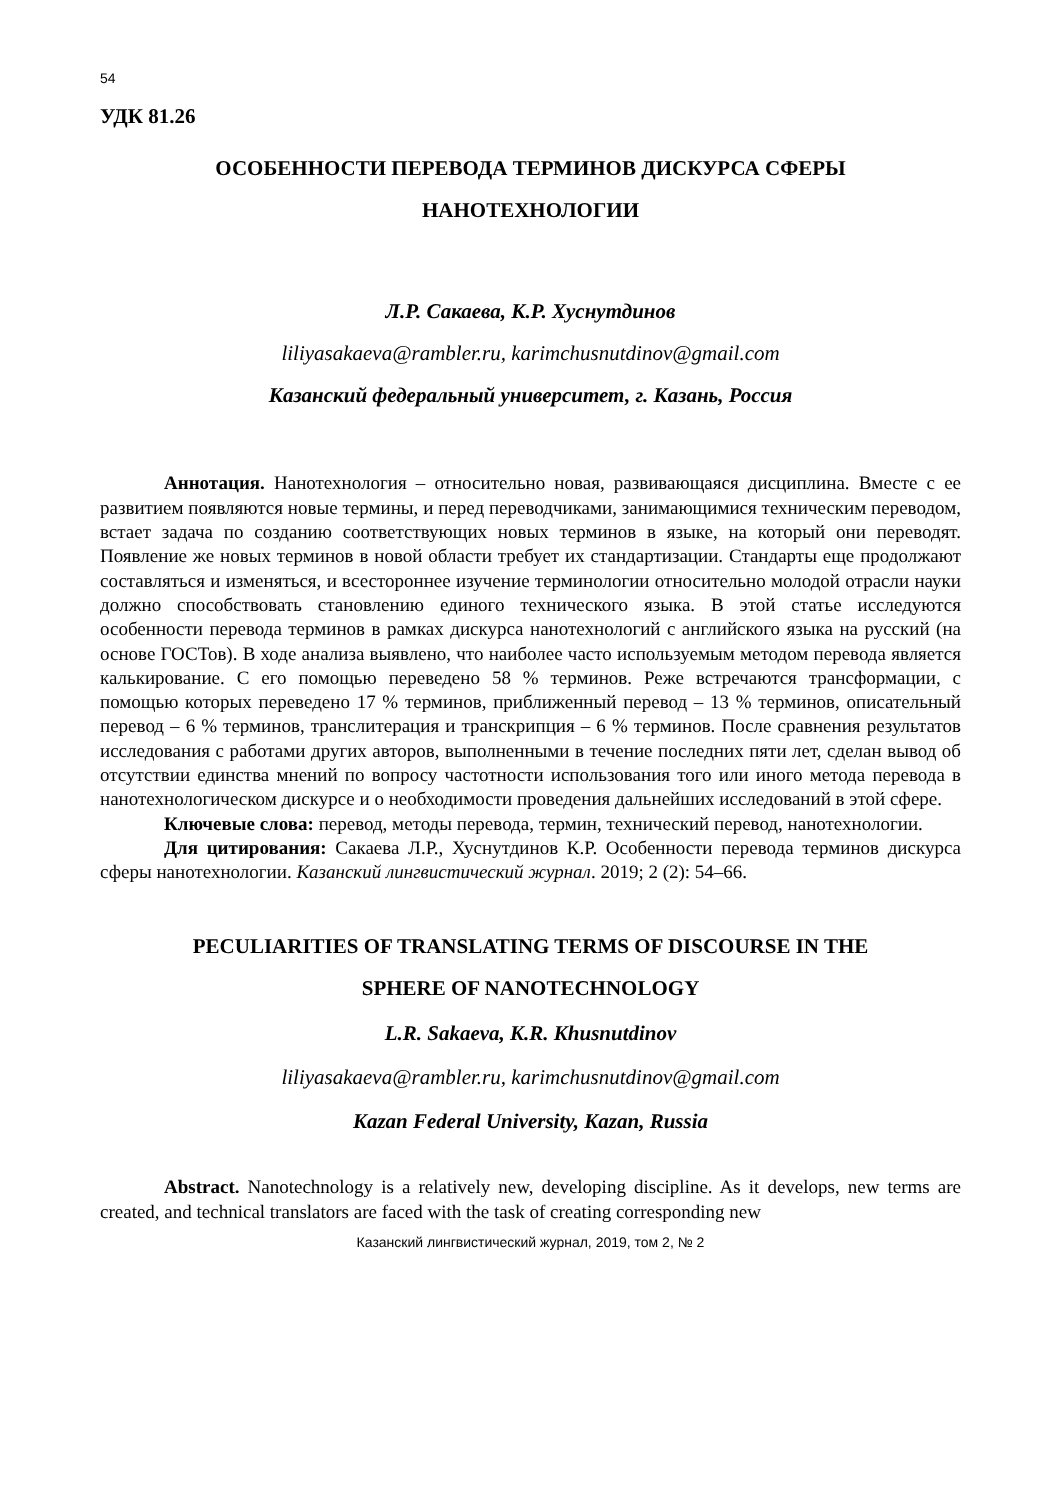54
УДК 81.26
ОСОБЕННОСТИ ПЕРЕВОДА ТЕРМИНОВ ДИСКУРСА СФЕРЫ
НАНОТЕХНОЛОГИИ
Л.Р. Сакаева, К.Р. Хуснутдинов
liliyasakaeva@rambler.ru, karimchusnutdinov@gmail.com
Казанский федеральный университет, г. Казань, Россия
Аннотация. Нанотехнология – относительно новая, развивающаяся дисциплина. Вместе с ее развитием появляются новые термины, и перед переводчиками, занимающимися техническим переводом, встает задача по созданию соответствующих новых терминов в языке, на который они переводят. Появление же новых терминов в новой области требует их стандартизации. Стандарты еще продолжают составляться и изменяться, и всестороннее изучение терминологии относительно молодой отрасли науки должно способствовать становлению единого технического языка. В этой статье исследуются особенности перевода терминов в рамках дискурса нанотехнологий с английского языка на русский (на основе ГОСТов). В ходе анализа выявлено, что наиболее часто используемым методом перевода является калькирование. С его помощью переведено 58 % терминов. Реже встречаются трансформации, с помощью которых переведено 17 % терминов, приближенный перевод – 13 % терминов, описательный перевод – 6 % терминов, транслитерация и транскрипция – 6 % терминов. После сравнения результатов исследования с работами других авторов, выполненными в течение последних пяти лет, сделан вывод об отсутствии единства мнений по вопросу частотности использования того или иного метода перевода в нанотехнологическом дискурсе и о необходимости проведения дальнейших исследований в этой сфере.
Ключевые слова: перевод, методы перевода, термин, технический перевод, нанотехнологии.
Для цитирования: Сакаева Л.Р., Хуснутдинов К.Р. Особенности перевода терминов дискурса сферы нанотехнологии. Казанский лингвистический журнал. 2019; 2 (2): 54–66.
PECULIARITIES OF TRANSLATING TERMS OF DISCOURSE IN THE
SPHERE OF NANOTECHNOLOGY
L.R. Sakaeva, K.R. Khusnutdinov
liliyasakaeva@rambler.ru, karimchusnutdinov@gmail.com
Kazan Federal University, Kazan, Russia
Abstract. Nanotechnology is a relatively new, developing discipline. As it develops, new terms are created, and technical translators are faced with the task of creating corresponding new
Казанский лингвистический журнал, 2019, том 2, № 2